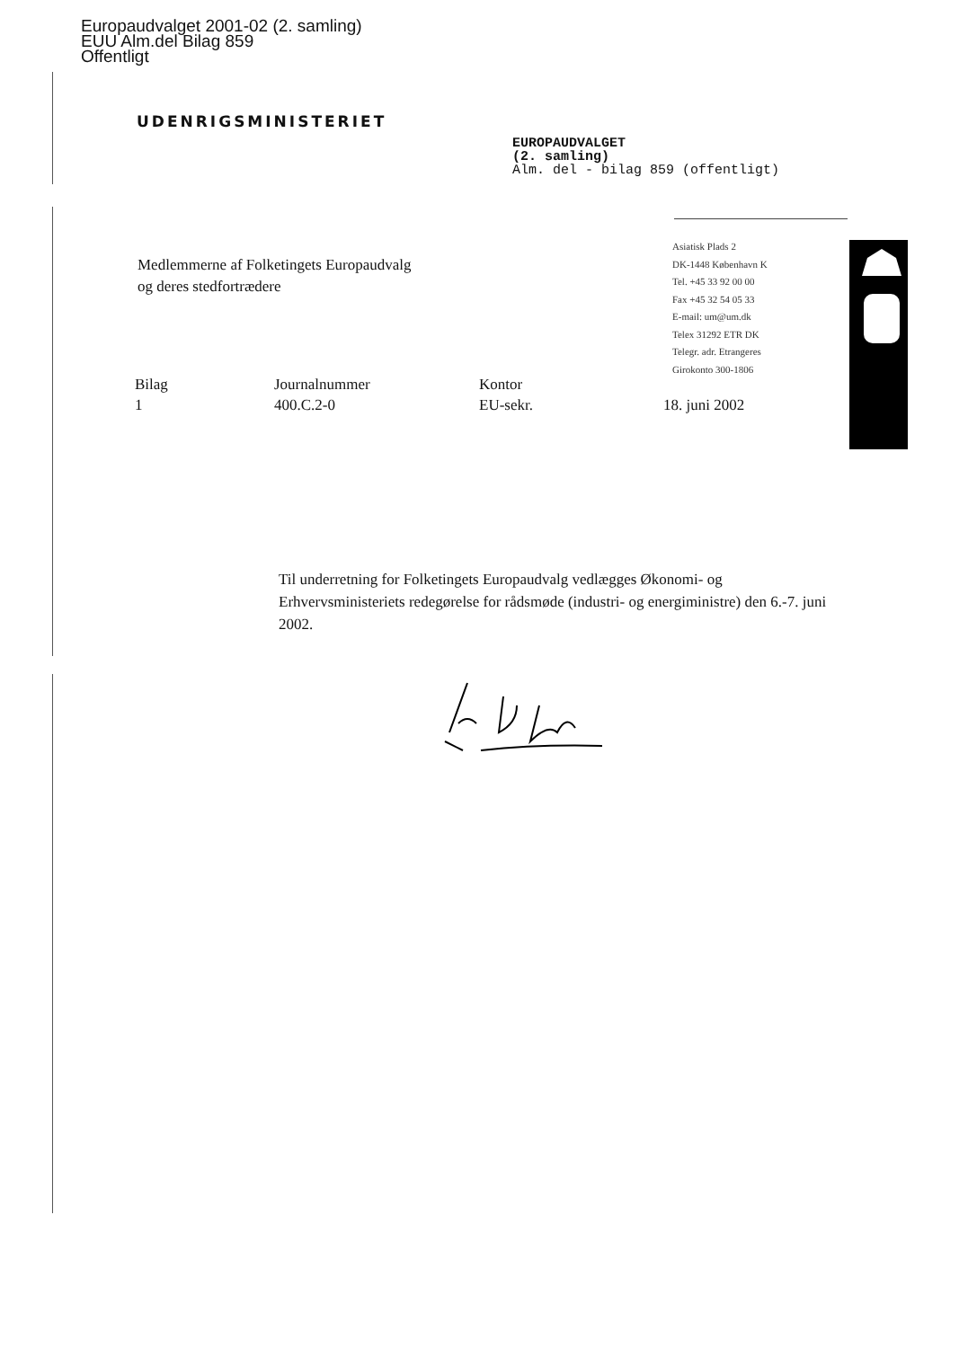Europaudvalget 2001-02 (2. samling)
EUU Alm.del Bilag 859
Offentligt
UDENRIGSMINISTERIET
EUROPAUDVALGET
(2. samling)
Alm. del - bilag 859 (offentligt)
Asiatisk Plads 2
DK-1448 København K
Tel. +45 33 92 00 00
Fax +45 32 54 05 33
E-mail: um@um.dk
Telex 31292 ETR DK
Telegr. adr. Etrangeres
Girokonto 300-1806
Medlemmerne af Folketingets Europaudvalg
og deres stedfortrædere
| Bilag | Journalnummer | Kontor | |
| --- | --- | --- | --- |
| 1 | 400.C.2-0 | EU-sekr. | 18. juni 2002 |
Til underretning for Folketingets Europaudvalg vedlægges Økonomi- og Erhvervsministeriets redegørelse for rådsmøde (industri- og energiministre) den 6.-7. juni 2002.